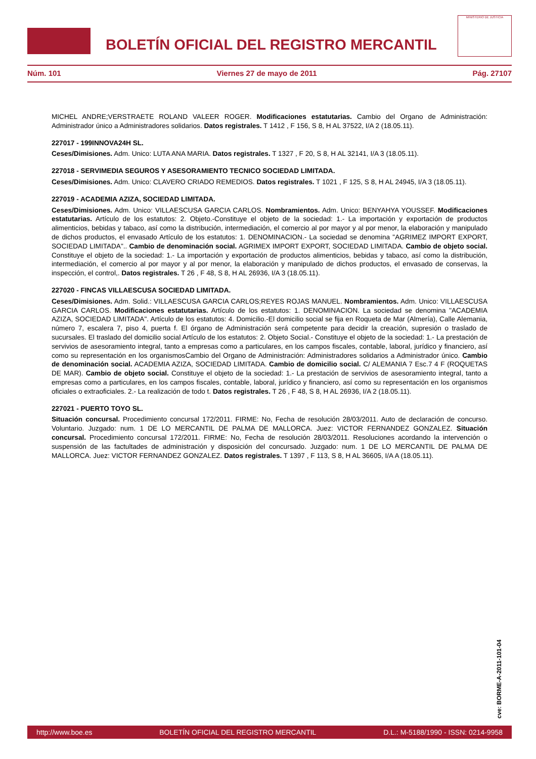BOLETÍN OFICIAL DEL REGISTRO MERCANTIL
MINISTERIO DE JUSTICIA
Núm. 101 Viernes 27 de mayo de 2011 Pág. 27107
MICHEL ANDRE;VERSTRAETE ROLAND VALEER ROGER. Modificaciones estatutarias. Cambio del Organo de Administración: Administrador único a Administradores solidarios. Datos registrales. T 1412 , F 156, S 8, H AL 37522, I/A 2 (18.05.11).
227017 - 199INNOVA24H SL.
Ceses/Dimisiones. Adm. Unico: LUTA ANA MARIA. Datos registrales. T 1327 , F 20, S 8, H AL 32141, I/A 3 (18.05.11).
227018 - SERVIMEDIA SEGUROS Y ASESORAMIENTO TECNICO SOCIEDAD LIMITADA.
Ceses/Dimisiones. Adm. Unico: CLAVERO CRIADO REMEDIOS. Datos registrales. T 1021 , F 125, S 8, H AL 24945, I/A 3 (18.05.11).
227019 - ACADEMIA AZIZA, SOCIEDAD LIMITADA.
Ceses/Dimisiones. Adm. Unico: VILLAESCUSA GARCIA CARLOS. Nombramientos. Adm. Unico: BENYAHYA YOUSSEF. Modificaciones estatutarias. Artículo de los estatutos: 2. Objeto.-Constituye el objeto de la sociedad: 1.- La importación y exportación de productos alimenticios, bebidas y tabaco, así como la distribución, intermediación, el comercio al por mayor y al por menor, la elaboración y manipulado de dichos productos, el envasado Artículo de los estatutos: 1. DENOMINACION.- La sociedad se denomina "AGRIMEZ IMPORT EXPORT, SOCIEDAD LIMITADA".. Cambio de denominación social. AGRIMEX IMPORT EXPORT, SOCIEDAD LIMITADA. Cambio de objeto social. Constituye el objeto de la sociedad: 1.- La importación y exportación de productos alimenticios, bebidas y tabaco, así como la distribución, intermediación, el comercio al por mayor y al por menor, la elaboración y manipulado de dichos productos, el envasado de conservas, la inspección, el control,. Datos registrales. T 26 , F 48, S 8, H AL 26936, I/A 3 (18.05.11).
227020 - FINCAS VILLAESCUSA SOCIEDAD LIMITADA.
Ceses/Dimisiones. Adm. Solid.: VILLAESCUSA GARCIA CARLOS;REYES ROJAS MANUEL. Nombramientos. Adm. Unico: VILLAESCUSA GARCIA CARLOS. Modificaciones estatutarias. Artículo de los estatutos: 1. DENOMINACION. La sociedad se denomina "ACADEMIA AZIZA, SOCIEDAD LIMITADA". Artículo de los estatutos: 4. Domicilio.-El domicilio social se fija en Roqueta de Mar (Almería), Calle Alemania, número 7, escalera 7, piso 4, puerta f. El órgano de Administración será competente para decidir la creación, supresión o traslado de sucursales. El traslado del domicilio social Artículo de los estatutos: 2. Objeto Social.- Constituye el objeto de la sociedad: 1.- La prestación de servivios de asesoramiento integral, tanto a empresas como a particulares, en los campos fiscales, contable, laboral, jurídico y financiero, así como su representación en los organismosCambio del Organo de Administración: Administradores solidarios a Administrador único. Cambio de denominación social. ACADEMIA AZIZA, SOCIEDAD LIMITADA. Cambio de domicilio social. C/ ALEMANIA 7 Esc.7 4 F (ROQUETAS DE MAR). Cambio de objeto social. Constituye el objeto de la sociedad: 1.- La prestación de servivios de asesoramiento integral, tanto a empresas como a particulares, en los campos fiscales, contable, laboral, jurídico y financiero, así como su representación en los organismos oficiales o extraoficiales. 2.- La realización de todo t. Datos registrales. T 26 , F 48, S 8, H AL 26936, I/A 2 (18.05.11).
227021 - PUERTO TOYO SL.
Situación concursal. Procedimiento concursal 172/2011. FIRME: No, Fecha de resolución 28/03/2011. Auto de declaración de concurso. Voluntario. Juzgado: num. 1 DE LO MERCANTIL DE PALMA DE MALLORCA. Juez: VICTOR FERNANDEZ GONZALEZ. Situación concursal. Procedimiento concursal 172/2011. FIRME: No, Fecha de resolución 28/03/2011. Resoluciones acordando la intervención o suspensión de las factultades de administración y disposición del concursado. Juzgado: num. 1 DE LO MERCANTIL DE PALMA DE MALLORCA. Juez: VICTOR FERNANDEZ GONZALEZ. Datos registrales. T 1397 , F 113, S 8, H AL 36605, I/A A (18.05.11).
cve: BORME-A-2011-101-04
http://www.boe.es BOLETÍN OFICIAL DEL REGISTRO MERCANTIL D.L.: M-5188/1990 - ISSN: 0214-9958